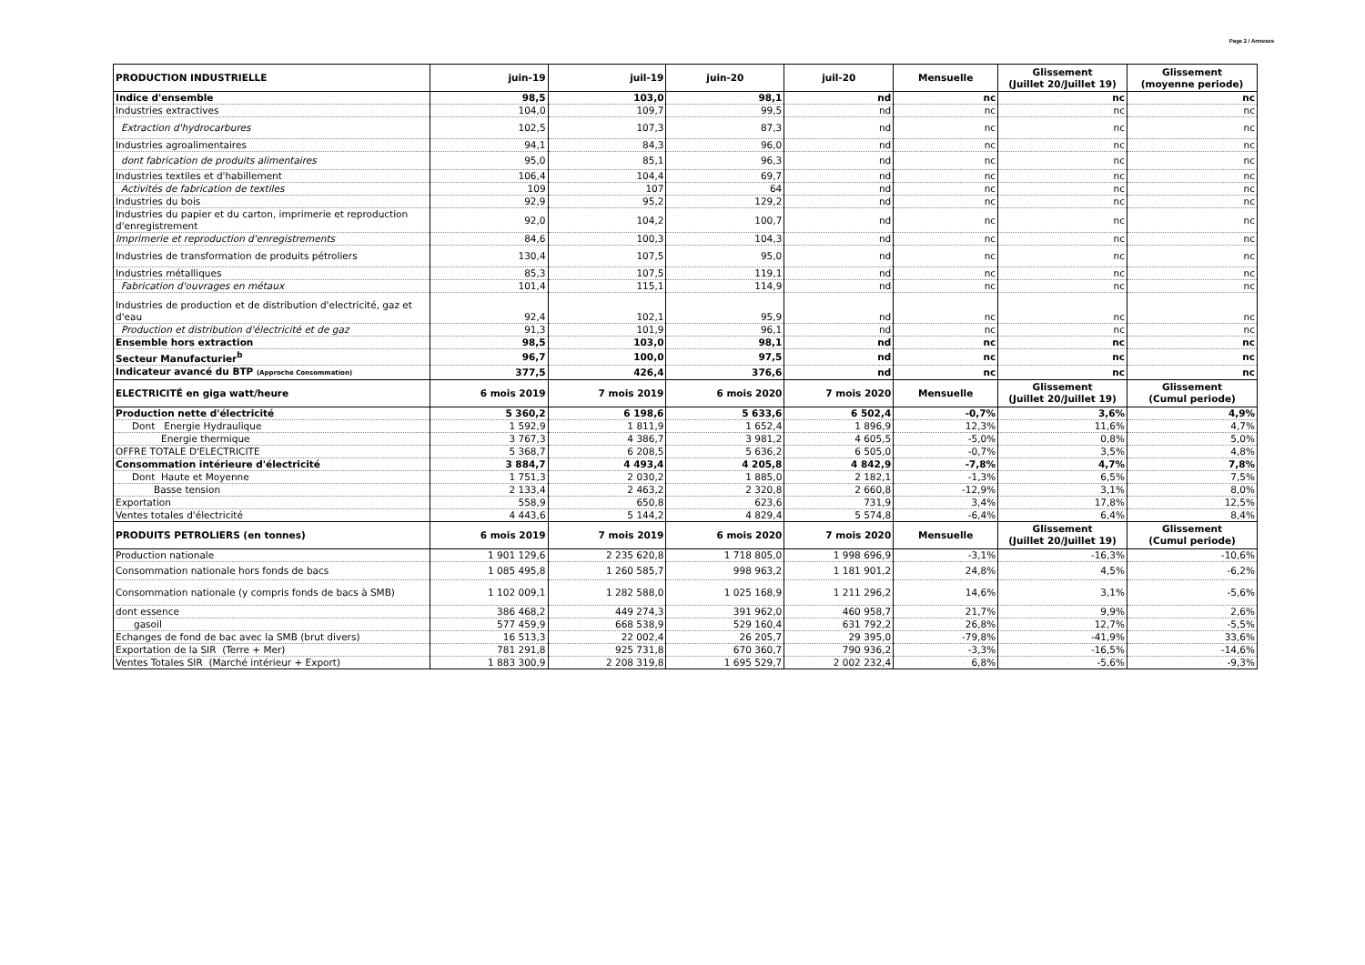Page 2 / Annexes
| PRODUCTION INDUSTRIELLE | juin-19 | juil-19 | juin-20 | juil-20 | Mensuelle | Glissement (Juillet 20/Juillet 19) | Glissement (moyenne periode) |
| --- | --- | --- | --- | --- | --- | --- | --- |
| Indice d'ensemble | 98,5 | 103,0 | 98,1 | nd | nc | nc | nc |
| Industries extractives | 104,0 | 109,7 | 99,5 | nd | nc | nc | nc |
| Extraction d'hydrocarbures | 102,5 | 107,3 | 87,3 | nd | nc | nc | nc |
| Industries agroalimentaires | 94,1 | 84,3 | 96,0 | nd | nc | nc | nc |
| dont fabrication de produits alimentaires | 95,0 | 85,1 | 96,3 | nd | nc | nc | nc |
| Industries textiles et d'habillement | 106,4 | 104,4 | 69,7 | nd | nc | nc | nc |
| Activités de fabrication de textiles | 109 | 107 | 64 | nd | nc | nc | nc |
| Industries du bois | 92,9 | 95,2 | 129,2 | nd | nc | nc | nc |
| Industries du papier et du carton, imprimerie et reproduction d'enregistrement | 92,0 | 104,2 | 100,7 | nd | nc | nc | nc |
| Imprimerie et reproduction d'enregistrements | 84,6 | 100,3 | 104,3 | nd | nc | nc | nc |
| Industries de transformation de produits pétroliers | 130,4 | 107,5 | 95,0 | nd | nc | nc | nc |
| Industries métalliques | 85,3 | 107,5 | 119,1 | nd | nc | nc | nc |
| Fabrication d'ouvrages en métaux | 101,4 | 115,1 | 114,9 | nd | nc | nc | nc |
| Industries de production et de distribution d'electricité, gaz et d'eau | 92,4 | 102,1 | 95,9 | nd | nc | nc | nc |
| Production et distribution d'électricité et de gaz | 91,3 | 101,9 | 96,1 | nd | nc | nc | nc |
| Ensemble hors extraction | 98,5 | 103,0 | 98,1 | nd | nc | nc | nc |
| Secteur Manufacturier<sup>b</sup> | 96,7 | 100,0 | 97,5 | nd | nc | nc | nc |
| Indicateur avancé du BTP (Approche Consommation) | 377,5 | 426,4 | 376,6 | nd | nc | nc | nc |
| ELECTRICITÉ en giga watt/heure | 6 mois 2019 | 7 mois 2019 | 6 mois 2020 | 7 mois 2020 | Mensuelle | Glissement (Juillet 20/Juillet 19) | Glissement (Cumul periode) |
| Production nette d'électricité | 5 360,2 | 6 198,6 | 5 633,6 | 6 502,4 | -0,7% | 3,6% | 4,9% |
| Dont Energie Hydraulique | 1 592,9 | 1 811,9 | 1 652,4 | 1 896,9 | 12,3% | 11,6% | 4,7% |
| Energie thermique | 3 767,3 | 4 386,7 | 3 981,2 | 4 605,5 | -5,0% | 0,8% | 5,0% |
| OFFRE TOTALE D'ELECTRICITE | 5 368,7 | 6 208,5 | 5 636,2 | 6 505,0 | -0,7% | 3,5% | 4,8% |
| Consommation intérieure d'électricité | 3 884,7 | 4 493,4 | 4 205,8 | 4 842,9 | -7,8% | 4,7% | 7,8% |
| Dont Haute et Moyenne | 1 751,3 | 2 030,2 | 1 885,0 | 2 182,1 | -1,3% | 6,5% | 7,5% |
| Basse tension | 2 133,4 | 2 463,2 | 2 320,8 | 2 660,8 | -12,9% | 3,1% | 8,0% |
| Exportation | 558,9 | 650,8 | 623,6 | 731,9 | 3,4% | 17,8% | 12,5% |
| Ventes totales d'électricité | 4 443,6 | 5 144,2 | 4 829,4 | 5 574,8 | -6,4% | 6,4% | 8,4% |
| PRODUITS PETROLIERS (en tonnes) | 6 mois 2019 | 7 mois 2019 | 6 mois 2020 | 7 mois 2020 | Mensuelle | Glissement (Juillet 20/Juillet 19) | Glissement (Cumul periode) |
| Production nationale | 1 901 129,6 | 2 235 620,8 | 1 718 805,0 | 1 998 696,9 | -3,1% | -16,3% | -10,6% |
| Consommation nationale hors fonds de bacs | 1 085 495,8 | 1 260 585,7 | 998 963,2 | 1 181 901,2 | 24,8% | 4,5% | -6,2% |
| Consommation nationale (y compris fonds de bacs à SMB) | 1 102 009,1 | 1 282 588,0 | 1 025 168,9 | 1 211 296,2 | 14,6% | 3,1% | -5,6% |
| dont essence | 386 468,2 | 449 274,3 | 391 962,0 | 460 958,7 | 21,7% | 9,9% | 2,6% |
| gasoil | 577 459,9 | 668 538,9 | 529 160,4 | 631 792,2 | 26,8% | 12,7% | -5,5% |
| Echanges de fond de bac avec la SMB (brut divers) | 16 513,3 | 22 002,4 | 26 205,7 | 29 395,0 | -79,8% | -41,9% | 33,6% |
| Exportation de la SIR (Terre + Mer) | 781 291,8 | 925 731,8 | 670 360,7 | 790 936,2 | -3,3% | -16,5% | -14,6% |
| Ventes Totales SIR (Marché intérieur + Export) | 1 883 300,9 | 2 208 319,8 | 1 695 529,7 | 2 002 232,4 | 6,8% | -5,6% | -9,3% |